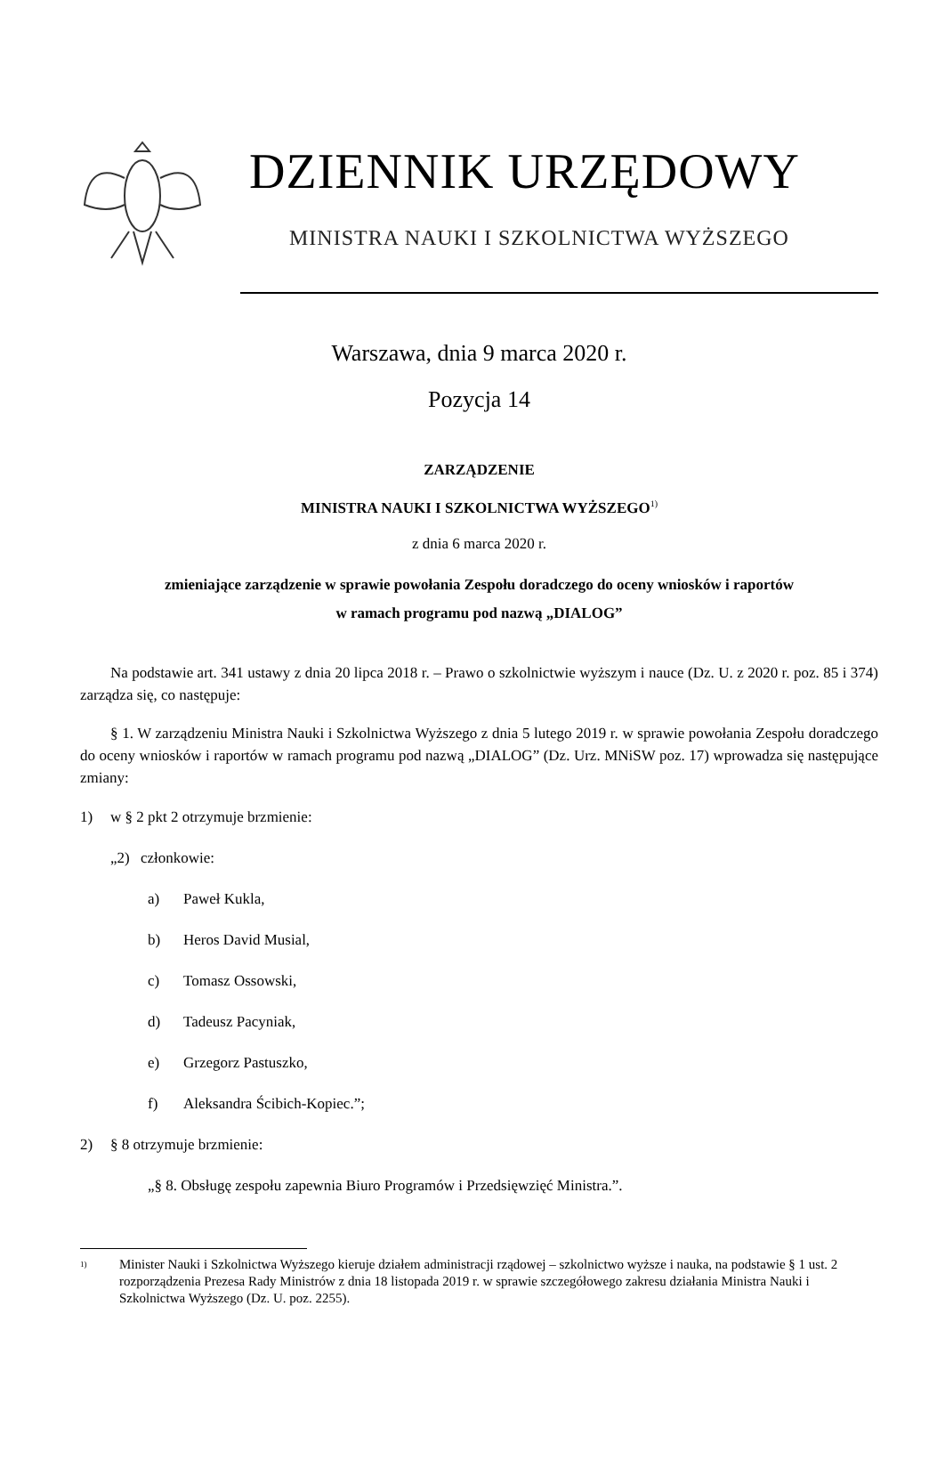DZIENNIK URZĘDOWY
MINISTRA NAUKI I SZKOLNICTWA WYŻSZEGO
Warszawa, dnia 9 marca 2020 r.
Pozycja 14
ZARZĄDZENIE
MINISTRA NAUKI I SZKOLNICTWA WYŻSZEGO<sup>1)</sup>
z dnia 6 marca 2020 r.
zmieniające zarządzenie w sprawie powołania Zespołu doradczego do oceny wniosków i raportów
w ramach programu pod nazwą „DIALOG”
Na podstawie art. 341 ustawy z dnia 20 lipca 2018 r. – Prawo o szkolnictwie wyższym i nauce (Dz. U. z 2020 r. poz. 85 i 374) zarządza się, co następuje:
§ 1. W zarządzeniu Ministra Nauki i Szkolnictwa Wyższego z dnia 5 lutego 2019 r. w sprawie powołania Zespołu doradczego do oceny wniosków i raportów w ramach programu pod nazwą „DIALOG” (Dz. Urz. MNiSW poz. 17) wprowadza się następujące zmiany:
1) w § 2 pkt 2 otrzymuje brzmienie:
„2) członkowie:
a) Paweł Kukla,
b) Heros David Musial,
c) Tomasz Ossowski,
d) Tadeusz Pacyniak,
e) Grzegorz Pastuszko,
f) Aleksandra Ścibich-Kopiec.”;
2) § 8 otrzymuje brzmienie:
„§ 8. Obsługę zespołu zapewnia Biuro Programów i Przedsięwzięć Ministra.”.
<sup>1)</sup> Minister Nauki i Szkolnictwa Wyższego kieruje działem administracji rządowej – szkolnictwo wyższe i nauka, na podstawie § 1 ust. 2 rozporządzenia Prezesa Rady Ministrów z dnia 18 listopada 2019 r. w sprawie szczegółowego zakresu działania Ministra Nauki i Szkolnictwa Wyższego (Dz. U. poz. 2255).